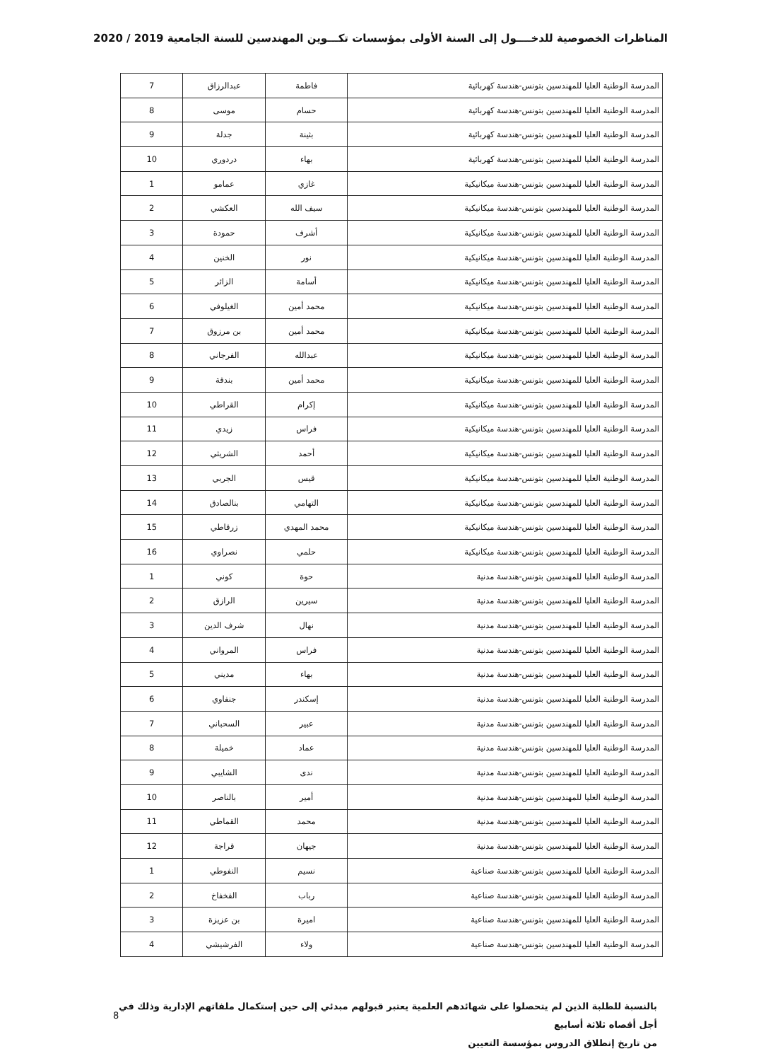المناظرات الخصوصية للدخــــول إلى السنة الأولى بمؤسسات تكـــوين المهندسين للسنة الجامعية 2019 / 2020
| المدرسة الوطنية العليا للمهندسين بتونس-هندسة كهربائية | فاطمة | عبدالرزاق | 7 |
| المدرسة الوطنية العليا للمهندسين بتونس-هندسة كهربائية | حسام | موسى | 8 |
| المدرسة الوطنية العليا للمهندسين بتونس-هندسة كهربائية | بثينة | جدلة | 9 |
| المدرسة الوطنية العليا للمهندسين بتونس-هندسة كهربائية | بهاء | دردوري | 10 |
| المدرسة الوطنية العليا للمهندسين بتونس-هندسة ميكانيكية | غازي | عمامو | 1 |
| المدرسة الوطنية العليا للمهندسين بتونس-هندسة ميكانيكية | سيف الله | العكشي | 2 |
| المدرسة الوطنية العليا للمهندسين بتونس-هندسة ميكانيكية | أشرف | حمودة | 3 |
| المدرسة الوطنية العليا للمهندسين بتونس-هندسة ميكانيكية | نور | الخنين | 4 |
| المدرسة الوطنية العليا للمهندسين بتونس-هندسة ميكانيكية | أسامة | الزائر | 5 |
| المدرسة الوطنية العليا للمهندسين بتونس-هندسة ميكانيكية | محمد أمين | الغيلوفي | 6 |
| المدرسة الوطنية العليا للمهندسين بتونس-هندسة ميكانيكية | محمد أمين | بن مرزوق | 7 |
| المدرسة الوطنية العليا للمهندسين بتونس-هندسة ميكانيكية | عبدالله | الفرجاني | 8 |
| المدرسة الوطنية العليا للمهندسين بتونس-هندسة ميكانيكية | محمد أمين | بندقة | 9 |
| المدرسة الوطنية العليا للمهندسين بتونس-هندسة ميكانيكية | إكرام | القراطي | 10 |
| المدرسة الوطنية العليا للمهندسين بتونس-هندسة ميكانيكية | فراس | زيدي | 11 |
| المدرسة الوطنية العليا للمهندسين بتونس-هندسة ميكانيكية | أحمد | الشريثي | 12 |
| المدرسة الوطنية العليا للمهندسين بتونس-هندسة ميكانيكية | قيس | الجربي | 13 |
| المدرسة الوطنية العليا للمهندسين بتونس-هندسة ميكانيكية | التهامي | بنالصادق | 14 |
| المدرسة الوطنية العليا للمهندسين بتونس-هندسة ميكانيكية | محمد المهدي | زرقاطي | 15 |
| المدرسة الوطنية العليا للمهندسين بتونس-هندسة ميكانيكية | حلمي | نصراوي | 16 |
| المدرسة الوطنية العليا للمهندسين بتونس-هندسة مدنية | حوة | كوني | 1 |
| المدرسة الوطنية العليا للمهندسين بتونس-هندسة مدنية | سيرين | الرازق | 2 |
| المدرسة الوطنية العليا للمهندسين بتونس-هندسة مدنية | نهال | شرف الدين | 3 |
| المدرسة الوطنية العليا للمهندسين بتونس-هندسة مدنية | فراس | المرواني | 4 |
| المدرسة الوطنية العليا للمهندسين بتونس-هندسة مدنية | بهاء | مديني | 5 |
| المدرسة الوطنية العليا للمهندسين بتونس-هندسة مدنية | إسكندر | جنفاوي | 6 |
| المدرسة الوطنية العليا للمهندسين بتونس-هندسة مدنية | عبير | السحباني | 7 |
| المدرسة الوطنية العليا للمهندسين بتونس-هندسة مدنية | عماد | خميلة | 8 |
| المدرسة الوطنية العليا للمهندسين بتونس-هندسة مدنية | ندى | الشايبي | 9 |
| المدرسة الوطنية العليا للمهندسين بتونس-هندسة مدنية | أمير | بالناصر | 10 |
| المدرسة الوطنية العليا للمهندسين بتونس-هندسة مدنية | محمد | القماطي | 11 |
| المدرسة الوطنية العليا للمهندسين بتونس-هندسة مدنية | جيهان | قراجة | 12 |
| المدرسة الوطنية العليا للمهندسين بتونس-هندسة صناعية | نسيم | النفوطي | 1 |
| المدرسة الوطنية العليا للمهندسين بتونس-هندسة صناعية | رباب | الفخفاخ | 2 |
| المدرسة الوطنية العليا للمهندسين بتونس-هندسة صناعية | اميرة | بن عزيزة | 3 |
| المدرسة الوطنية العليا للمهندسين بتونس-هندسة صناعية | ولاء | الفرشيشي | 4 |
بالنسبة للطلبة الذين لم يتحصلوا على شهائدهم العلمية يعتبر قبولهم مبدئي إلى حين إستكمال ملفاتهم الإدارية وذلك في أجل أقصاه ثلاثة أسابيع
من تاريخ إنطلاق الدروس بمؤسسة التعيين
8